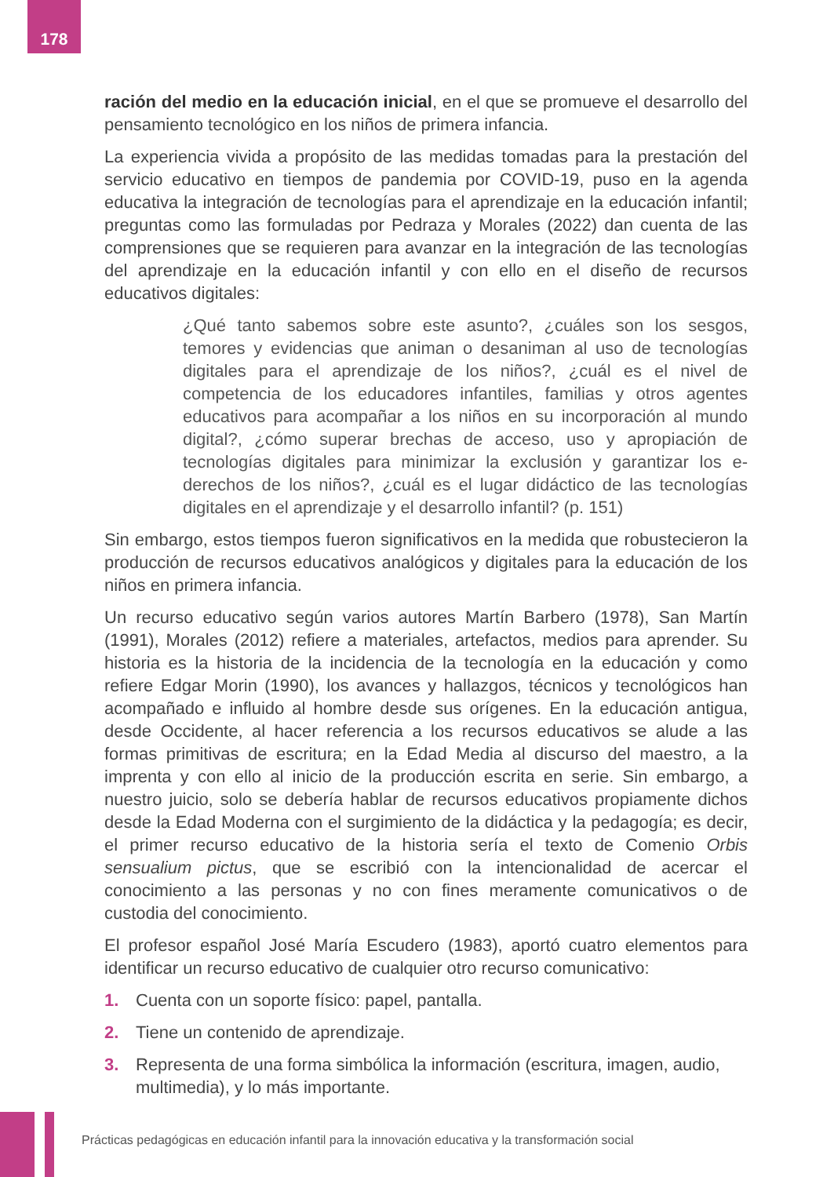178
ración del medio en la educación inicial, en el que se promueve el desarrollo del pensamiento tecnológico en los niños de primera infancia.
La experiencia vivida a propósito de las medidas tomadas para la prestación del servicio educativo en tiempos de pandemia por COVID-19, puso en la agenda educativa la integración de tecnologías para el aprendizaje en la educación infantil; preguntas como las formuladas por Pedraza y Morales (2022) dan cuenta de las comprensiones que se requieren para avanzar en la integración de las tecnologías del aprendizaje en la educación infantil y con ello en el diseño de recursos educativos digitales:
¿Qué tanto sabemos sobre este asunto?, ¿cuáles son los sesgos, temores y evidencias que animan o desaniman al uso de tecnologías digitales para el aprendizaje de los niños?, ¿cuál es el nivel de competencia de los educadores infantiles, familias y otros agentes educativos para acompañar a los niños en su incorporación al mundo digital?, ¿cómo superar brechas de acceso, uso y apropiación de tecnologías digitales para minimizar la exclusión y garantizar los e-derechos de los niños?, ¿cuál es el lugar didáctico de las tecnologías digitales en el aprendizaje y el desarrollo infantil? (p. 151)
Sin embargo, estos tiempos fueron significativos en la medida que robustecieron la producción de recursos educativos analógicos y digitales para la educación de los niños en primera infancia.
Un recurso educativo según varios autores Martín Barbero (1978), San Martín (1991), Morales (2012) refiere a materiales, artefactos, medios para aprender. Su historia es la historia de la incidencia de la tecnología en la educación y como refiere Edgar Morin (1990), los avances y hallazgos, técnicos y tecnológicos han acompañado e influido al hombre desde sus orígenes. En la educación antigua, desde Occidente, al hacer referencia a los recursos educativos se alude a las formas primitivas de escritura; en la Edad Media al discurso del maestro, a la imprenta y con ello al inicio de la producción escrita en serie. Sin embargo, a nuestro juicio, solo se debería hablar de recursos educativos propiamente dichos desde la Edad Moderna con el surgimiento de la didáctica y la pedagogía; es decir, el primer recurso educativo de la historia sería el texto de Comenio Orbis sensualium pictus, que se escribió con la intencionalidad de acercar el conocimiento a las personas y no con fines meramente comunicativos o de custodia del conocimiento.
El profesor español José María Escudero (1983), aportó cuatro elementos para identificar un recurso educativo de cualquier otro recurso comunicativo:
1. Cuenta con un soporte físico: papel, pantalla.
2. Tiene un contenido de aprendizaje.
3. Representa de una forma simbólica la información (escritura, imagen, audio, multimedia), y lo más importante.
Prácticas pedagógicas en educación infantil para la innovación educativa y la transformación social